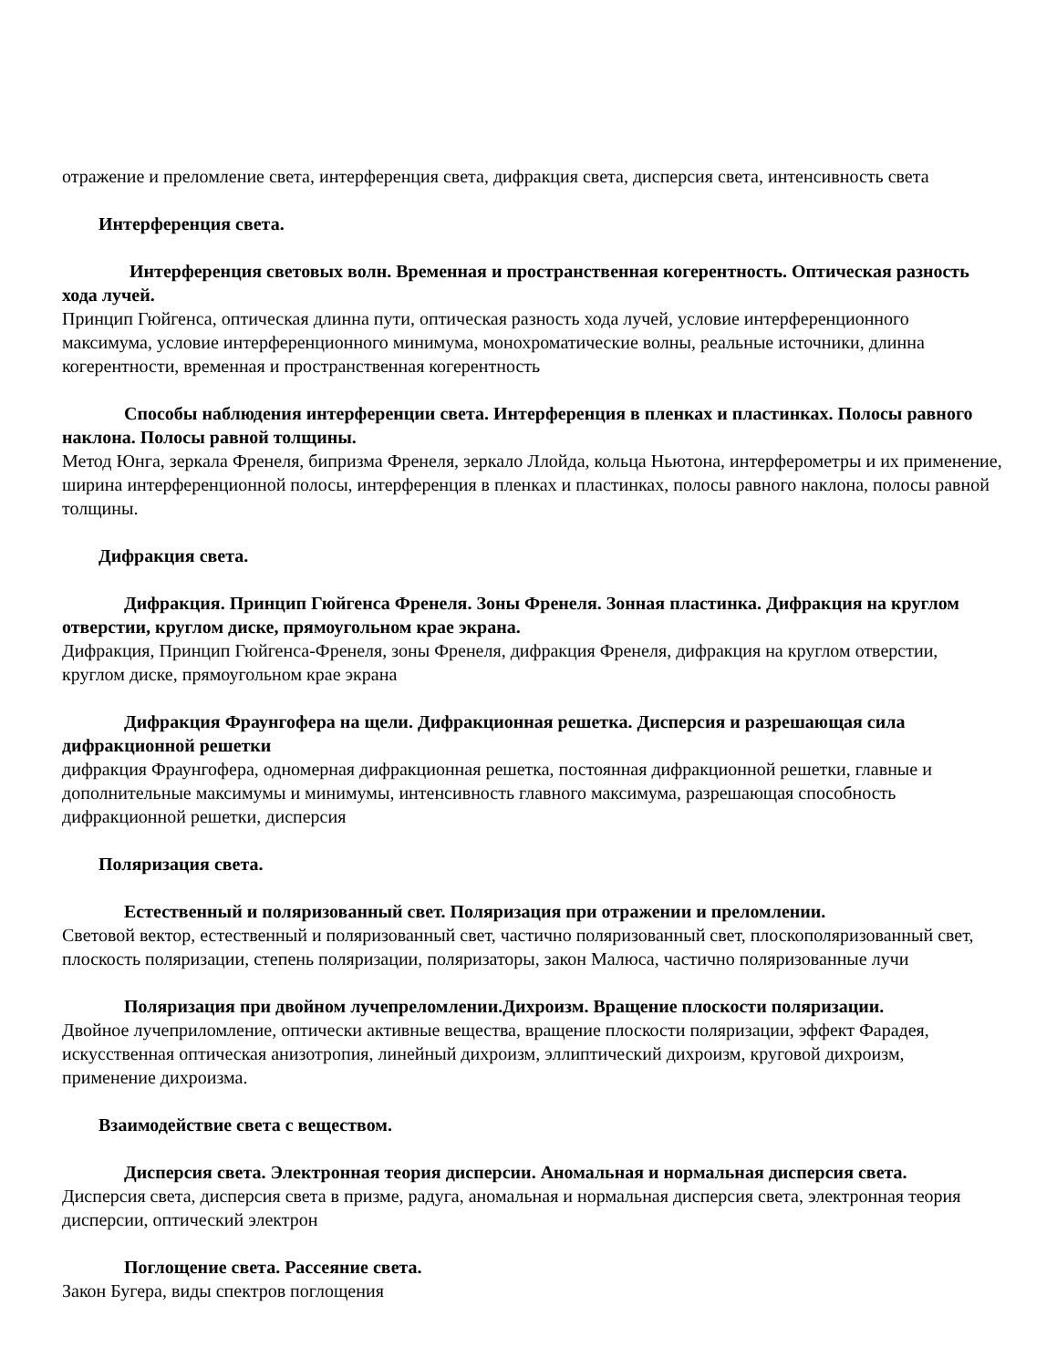отражение и преломление света, интерференция света, дифракция света, дисперсия света, интенсивность света
Интерференция света.
Интерференция световых волн. Временная и пространственная когерентность. Оптическая разность хода лучей.
Принцип Гюйгенса, оптическая длинна пути, оптическая разность хода лучей, условие интерференционного максимума, условие интерференционного минимума, монохроматические волны, реальные источники, длинна когерентности, временная и пространственная когерентность
Способы наблюдения интерференции света. Интерференция в пленках и пластинках. Полосы равного наклона. Полосы равной толщины.
Метод Юнга, зеркала Френеля, бипризма Френеля, зеркало Ллойда, кольца Ньютона, интерферометры и их применение, ширина интерференционной полосы, интерференция в пленках и пластинках, полосы равного наклона, полосы равной толщины.
Дифракция света.
Дифракция. Принцип Гюйгенса Френеля. Зоны Френеля. Зонная пластинка. Дифракция на круглом отверстии, круглом диске, прямоугольном крае экрана.
Дифракция, Принцип Гюйгенса-Френеля, зоны Френеля, дифракция Френеля, дифракция на круглом отверстии, круглом диске, прямоугольном крае экрана
Дифракция Фраунгофера на щели. Дифракционная решетка. Дисперсия и разрешающая сила дифракционной решетки
дифракция Фраунгофера, одномерная дифракционная решетка, постоянная дифракционной решетки, главные и дополнительные максимумы и минимумы, интенсивность главного максимума, разрешающая способность дифракционной решетки, дисперсия
Поляризация света.
Естественный и поляризованный свет. Поляризация при отражении и преломлении.
Световой вектор, естественный и поляризованный свет, частично поляризованный свет, плоскополяризованный свет, плоскость поляризации, степень поляризации, поляризаторы, закон Малюса, частично поляризованные лучи
Поляризация при двойном лучепреломлении.Дихроизм. Вращение плоскости поляризации.
Двойное лучеприломление, оптически активные вещества, вращение плоскости поляризации, эффект Фарадея, искусственная оптическая анизотропия, линейный дихроизм, эллиптический дихроизм, круговой дихроизм, применение дихроизма.
Взаимодействие света с веществом.
Дисперсия света. Электронная теория дисперсии. Аномальная и нормальная дисперсия света.
Дисперсия света, дисперсия света в призме, радуга, аномальная и нормальная дисперсия света, электронная теория дисперсии, оптический электрон
Поглощение света. Рассеяние света.
Закон Бугера, виды спектров поглощения